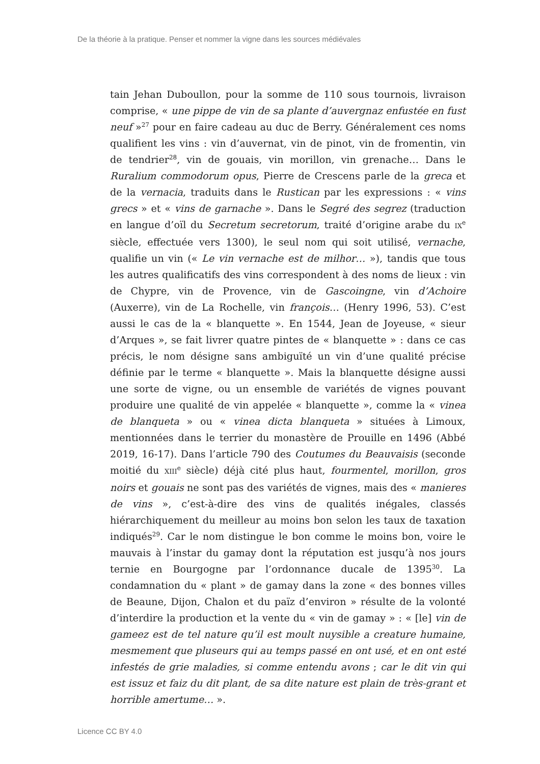De la théorie à la pratique. Penser et nommer la vigne dans les sources médiévales
tain Jehan Duboullon, pour la somme de 110 sous tournois, livraison comprise, « une pippe de vin de sa plante d’auvergnaz enfustée en fust neuf »<sup>27</sup> pour en faire cadeau au duc de Berry. Généralement ces noms qualifient les vins : vin d’auvernat, vin de pinot, vin de fromentin, vin de tendrier<sup>28</sup>, vin de gouais, vin morillon, vin grenache… Dans le Ruralium commodorum opus, Pierre de Crescens parle de la greca et de la vernacia, traduits dans le Rustican par les expressions : « vins grecs » et « vins de garnache ». Dans le Segré des segrez (traduction en langue d’oïl du Secretum secretorum, traité d’origine arabe du IX<sup>e</sup> siècle, effectuée vers 1300), le seul nom qui soit utilisé, vernache, qualifie un vin (« Le vin vernache est de milhor… »), tandis que tous les autres qualificatifs des vins correspondent à des noms de lieux : vin de Chypre, vin de Provence, vin de Gascoingne, vin d’Achoire (Auxerre), vin de La Rochelle, vin françois… (Henry 1996, 53). C’est aussi le cas de la « blanquette ». En 1544, Jean de Joyeuse, « sieur d’Arques », se fait livrer quatre pintes de « blanquette » : dans ce cas précis, le nom désigne sans ambiguïté un vin d’une qualité précise définie par le terme « blanquette ». Mais la blanquette désigne aussi une sorte de vigne, ou un ensemble de variétés de vignes pouvant produire une qualité de vin appelée « blanquette », comme la « vinea de blanqueta » ou « vinea dicta blanqueta » situées à Limoux, mentionnées dans le terrier du monastère de Prouille en 1496 (Abbé 2019, 16-17). Dans l’article 790 des Coutumes du Beauvaisis (seconde moitié du XIII<sup>e</sup> siècle) déjà cité plus haut, fourmentel, morillon, gros noirs et gouais ne sont pas des variétés de vignes, mais des « manieres de vins », c’est-à-dire des vins de qualités inégales, classés hiérarchiquement du meilleur au moins bon selon les taux de taxation indiqués<sup>29</sup>. Car le nom distingue le bon comme le moins bon, voire le mauvais à l’instar du gamay dont la réputation est jusqu’à nos jours ternie en Bourgogne par l’ordonnance ducale de 1395<sup>30</sup>. La condamnation du « plant » de gamay dans la zone « des bonnes villes de Beaune, Dijon, Chalon et du païz d’environ » résulte de la volonté d’interdire la production et la vente du « vin de gamay » : « [le] vin de gameez est de tel nature qu’il est moult nuysible a creature humaine, mesmement que pluseurs qui au temps passé en ont usé, et en ont esté infestés de grie maladies, si comme entendu avons ; car le dit vin qui est issuz et faiz du dit plant, de sa dite nature est plain de très-grant et horrible amertume… ».
Licence CC BY 4.0